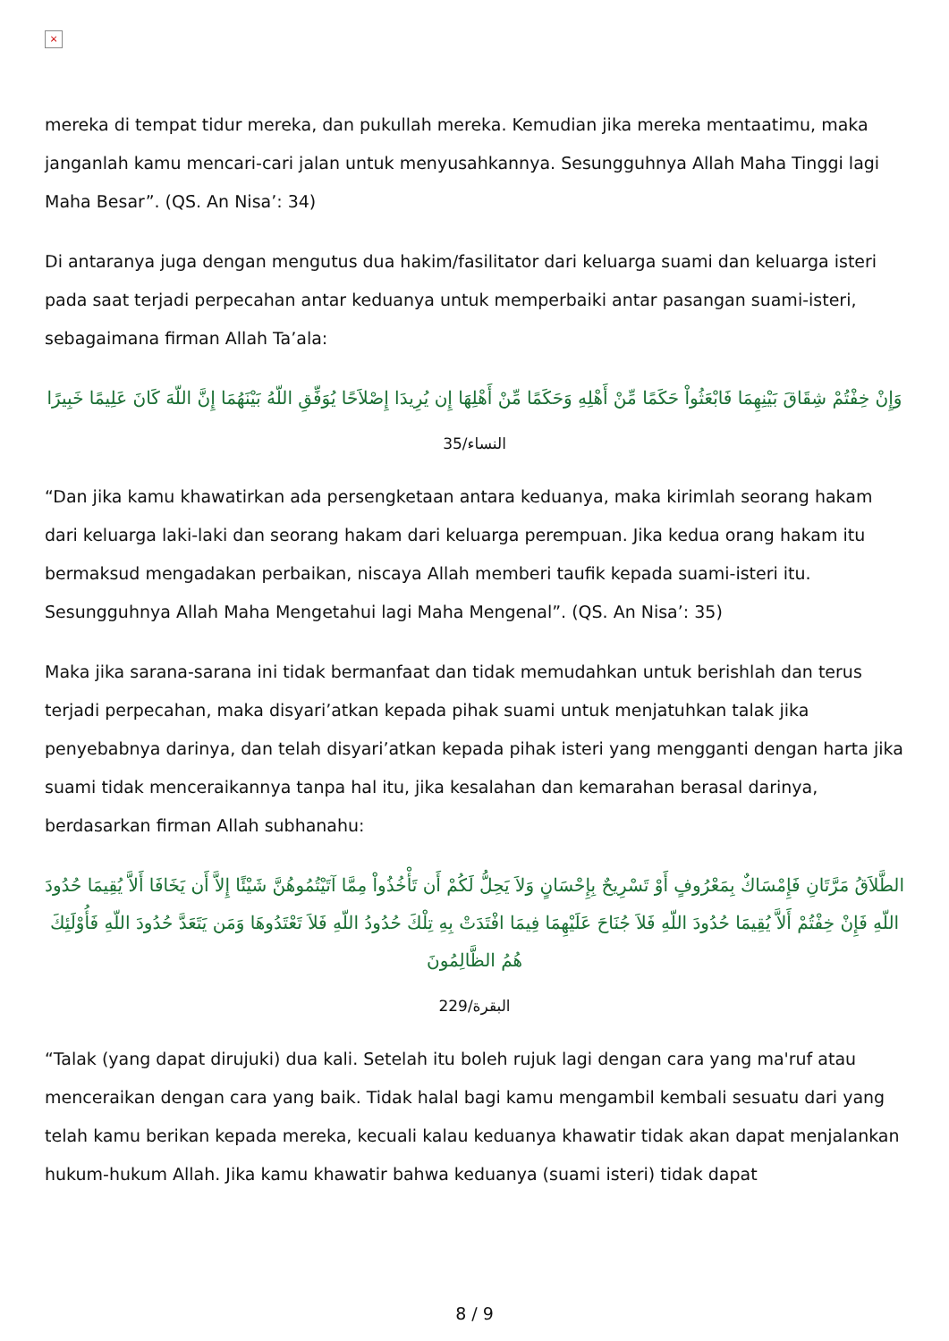×
mereka di tempat tidur mereka, dan pukullah mereka. Kemudian jika mereka mentaatimu, maka janganlah kamu mencari-cari jalan untuk menyusahkannya. Sesungguhnya Allah Maha Tinggi lagi Maha Besar”. (QS. An Nisa’: 34)
Di antaranya juga dengan mengutus dua hakim/fasilitator dari keluarga suami dan keluarga isteri pada saat terjadi perpecahan antar keduanya untuk memperbaiki antar pasangan suami-isteri, sebagaimana firman Allah Ta’ala:
وَإِنْ خِفْتُمْ شِقَاقَ بَيْنِهِمَا فَابْعَثُواْ حَكَمًا مِّنْ أَهْلِهِ وَحَكَمًا مِّنْ أَهْلِهَا إِن يُرِيدَا إِصْلاَحًا يُوَفِّقِ اللّهُ بَيْنَهُمَا إِنَّ اللّهَ كَانَ عَلِيمًا خَبِيرًا
النساء/35
“Dan jika kamu khawatirkan ada persengketaan antara keduanya, maka kirimlah seorang hakam dari keluarga laki-laki dan seorang hakam dari keluarga perempuan. Jika kedua orang hakam itu bermaksud mengadakan perbaikan, niscaya Allah memberi taufik kepada suami-isteri itu. Sesungguhnya Allah Maha Mengetahui lagi Maha Mengenal”. (QS. An Nisa’: 35)
Maka jika sarana-sarana ini tidak bermanfaat dan tidak memudahkan untuk berishlah dan terus terjadi perpecahan, maka disyari’atkan kepada pihak suami untuk menjatuhkan talak jika penyebabnya darinya, dan telah disyari’atkan kepada pihak isteri yang mengganti dengan harta jika suami tidak menceraikannya tanpa hal itu, jika kesalahan dan kemarahan berasal darinya, berdasarkan firman Allah subhanahu:
الطَّلاَقُ مَرَّتَانِ فَإِمْسَاكٌ بِمَعْرُوفٍ أَوْ تَسْرِيحٌ بِإِحْسَانٍ وَلاَ يَحِلُّ لَكُمْ أَن تَأْخُذُواْ مِمَّا آتَيْتُمُوهُنَّ شَيْئًا إِلاَّ أَن يَخَافَا أَلاَّ يُقِيمَا حُدُودَ اللّهِ فَإِنْ خِفْتُمْ أَلاَّ يُقِيمَا حُدُودَ اللّهِ فَلاَ جُنَاحَ عَلَيْهِمَا فِيمَا افْتَدَتْ بِهِ تِلْكَ حُدُودُ اللّهِ فَلاَ تَعْتَدُوهَا وَمَن يَتَعَدَّ حُدُودَ اللّهِ فَأُوْلَئِكَ هُمُ الظَّالِمُونَ
البقرة/229
“Talak (yang dapat dirujuki) dua kali. Setelah itu boleh rujuk lagi dengan cara yang ma'ruf atau menceraikan dengan cara yang baik. Tidak halal bagi kamu mengambil kembali sesuatu dari yang telah kamu berikan kepada mereka, kecuali kalau keduanya khawatir tidak akan dapat menjalankan hukum-hukum Allah. Jika kamu khawatir bahwa keduanya (suami isteri) tidak dapat
8 / 9